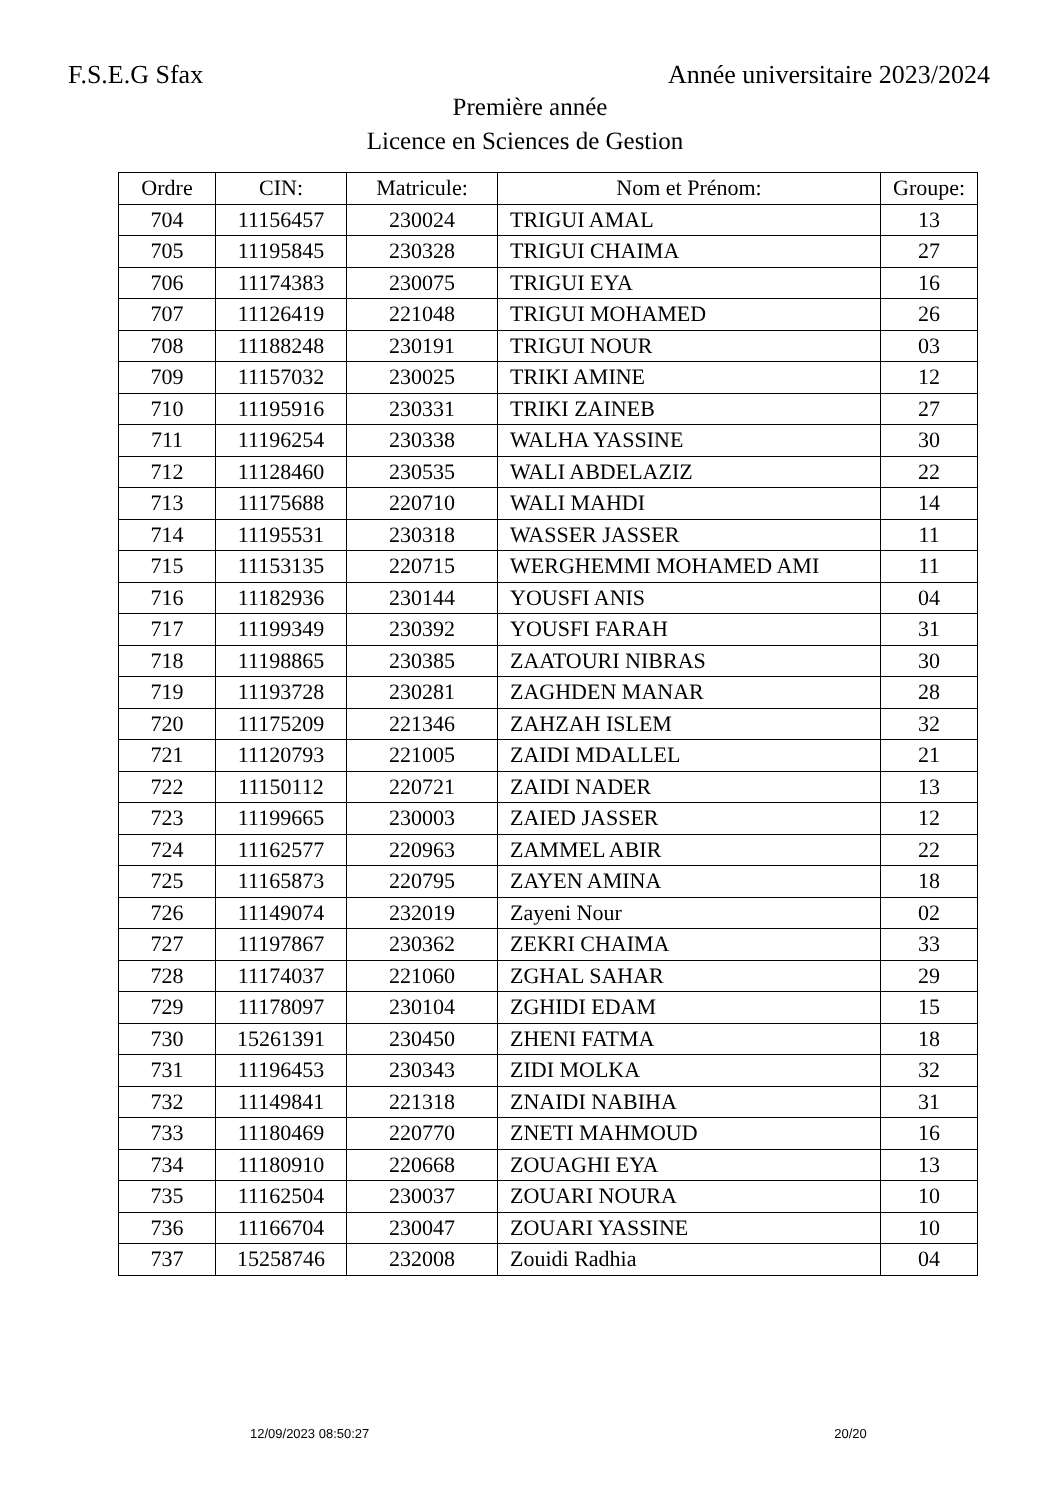F.S.E.G Sfax Année universitaire 2023/2024
Première année
Licence en Sciences de Gestion
| Ordre | CIN: | Matricule: | Nom et Prénom: | Groupe: |
| --- | --- | --- | --- | --- |
| 704 | 11156457 | 230024 | TRIGUI AMAL | 13 |
| 705 | 11195845 | 230328 | TRIGUI CHAIMA | 27 |
| 706 | 11174383 | 230075 | TRIGUI EYA | 16 |
| 707 | 11126419 | 221048 | TRIGUI MOHAMED | 26 |
| 708 | 11188248 | 230191 | TRIGUI NOUR | 03 |
| 709 | 11157032 | 230025 | TRIKI AMINE | 12 |
| 710 | 11195916 | 230331 | TRIKI ZAINEB | 27 |
| 711 | 11196254 | 230338 | WALHA YASSINE | 30 |
| 712 | 11128460 | 230535 | WALI ABDELAZIZ | 22 |
| 713 | 11175688 | 220710 | WALI MAHDI | 14 |
| 714 | 11195531 | 230318 | WASSER JASSER | 11 |
| 715 | 11153135 | 220715 | WERGHEMMI MOHAMED AMI | 11 |
| 716 | 11182936 | 230144 | YOUSFI ANIS | 04 |
| 717 | 11199349 | 230392 | YOUSFI FARAH | 31 |
| 718 | 11198865 | 230385 | ZAATOURI NIBRAS | 30 |
| 719 | 11193728 | 230281 | ZAGHDEN MANAR | 28 |
| 720 | 11175209 | 221346 | ZAHZAH ISLEM | 32 |
| 721 | 11120793 | 221005 | ZAIDI MDALLEL | 21 |
| 722 | 11150112 | 220721 | ZAIDI NADER | 13 |
| 723 | 11199665 | 230003 | ZAIED JASSER | 12 |
| 724 | 11162577 | 220963 | ZAMMEL ABIR | 22 |
| 725 | 11165873 | 220795 | ZAYEN AMINA | 18 |
| 726 | 11149074 | 232019 | Zayeni Nour | 02 |
| 727 | 11197867 | 230362 | ZEKRI CHAIMA | 33 |
| 728 | 11174037 | 221060 | ZGHAL SAHAR | 29 |
| 729 | 11178097 | 230104 | ZGHIDI EDAM | 15 |
| 730 | 15261391 | 230450 | ZHENI FATMA | 18 |
| 731 | 11196453 | 230343 | ZIDI MOLKA | 32 |
| 732 | 11149841 | 221318 | ZNAIDI NABIHA | 31 |
| 733 | 11180469 | 220770 | ZNETI MAHMOUD | 16 |
| 734 | 11180910 | 220668 | ZOUAGHI EYA | 13 |
| 735 | 11162504 | 230037 | ZOUARI NOURA | 10 |
| 736 | 11166704 | 230047 | ZOUARI YASSINE | 10 |
| 737 | 15258746 | 232008 | Zouidi Radhia | 04 |
12/09/2023 08:50:27 20/20